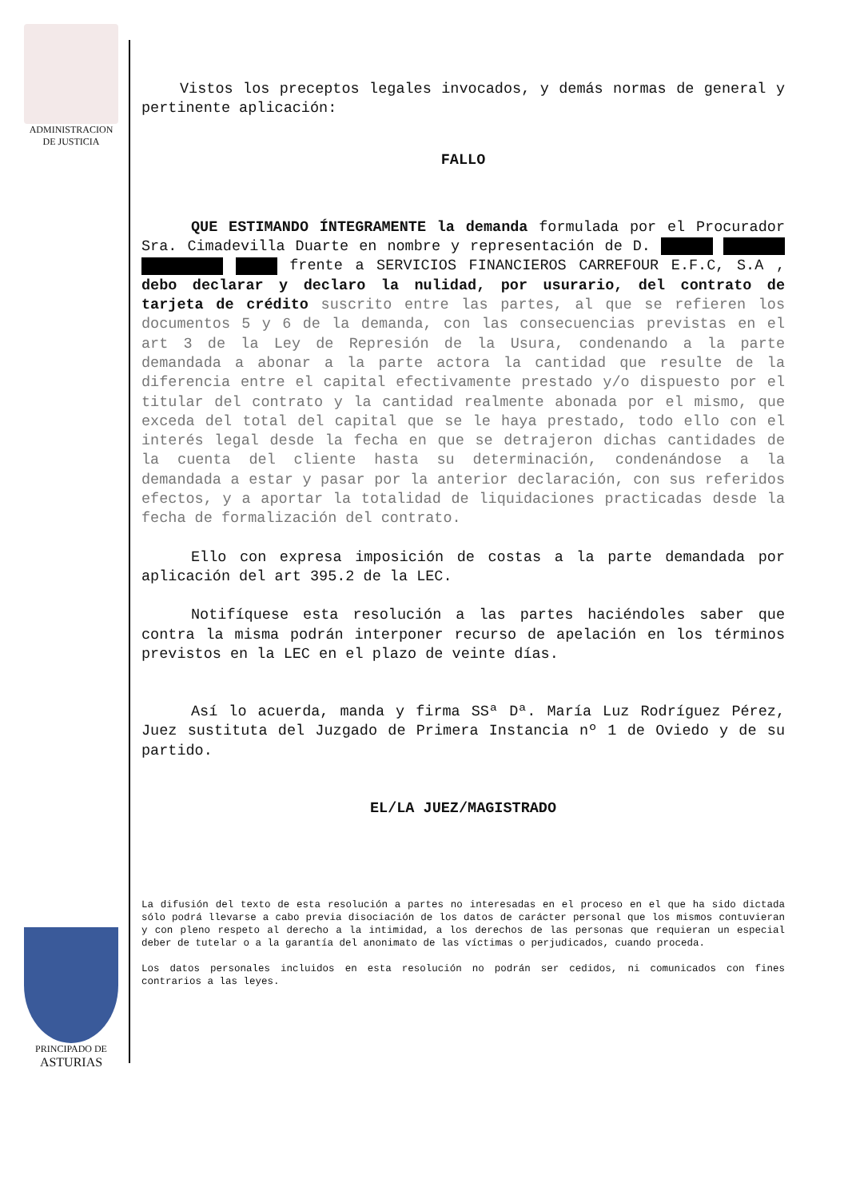ADMINISTRACION
DE JUSTICIA
PRINCIPADO DE
ASTURIAS
Vistos los preceptos legales invocados, y demás normas de general y pertinente aplicación:
FALLO
QUE ESTIMANDO ÍNTEGRAMENTE la demanda formulada por el Procurador Sra. Cimadevilla Duarte en nombre y representación de D. frente a SERVICIOS FINANCIEROS CARREFOUR E.F.C, S.A , debo declarar y declaro la nulidad, por usurario, del contrato de tarjeta de crédito suscrito entre las partes, al que se refieren los documentos 5 y 6 de la demanda, con las consecuencias previstas en el art 3 de la Ley de Represión de la Usura, condenando a la parte demandada a abonar a la parte actora la cantidad que resulte de la diferencia entre el capital efectivamente prestado y/o dispuesto por el titular del contrato y la cantidad realmente abonada por el mismo, que exceda del total del capital que se le haya prestado, todo ello con el interés legal desde la fecha en que se detrajeron dichas cantidades de la cuenta del cliente hasta su determinación, condenándose a la demandada a estar y pasar por la anterior declaración, con sus referidos efectos, y a aportar la totalidad de liquidaciones practicadas desde la fecha de formalización del contrato.
Ello con expresa imposición de costas a la parte demandada por aplicación del art 395.2 de la LEC.
Notifíquese esta resolución a las partes haciéndoles saber que contra la misma podrán interponer recurso de apelación en los términos previstos en la LEC en el plazo de veinte días.
Así lo acuerda, manda y firma SSª Dª. María Luz Rodríguez Pérez, Juez sustituta del Juzgado de Primera Instancia nº 1 de Oviedo y de su partido.
EL/LA JUEZ/MAGISTRADO
La difusión del texto de esta resolución a partes no interesadas en el proceso en el que ha sido dictada sólo podrá llevarse a cabo previa disociación de los datos de carácter personal que los mismos contuvieran y con pleno respeto al derecho a la intimidad, a los derechos de las personas que requieran un especial deber de tutelar o a la garantía del anonimato de las víctimas o perjudicados, cuando proceda.
Los datos personales incluidos en esta resolución no podrán ser cedidos, ni comunicados con fines contrarios a las leyes.